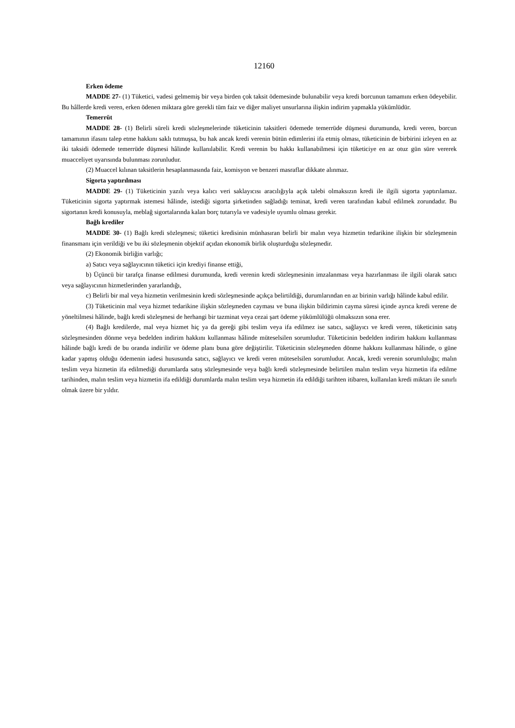12160
Erken ödeme
MADDE 27- (1) Tüketici, vadesi gelmemiş bir veya birden çok taksit ödemesinde bulunabilir veya kredi borcunun tamamını erken ödeyebilir. Bu hâllerde kredi veren, erken ödenen miktara göre gerekli tüm faiz ve diğer maliyet unsurlarına ilişkin indirim yapmakla yükümlüdür.
Temerrüt
MADDE 28- (1) Belirli süreli kredi sözleşmelerinde tüketicinin taksitleri ödemede temerrüde düşmesi durumunda, kredi veren, borcun tamamının ifasını talep etme hakkını saklı tutmuşsa, bu hak ancak kredi verenin bütün edimlerini ifa etmiş olması, tüketicinin de birbirini izleyen en az iki taksidi ödemede temerrüde düşmesi hâlinde kullanılabilir. Kredi verenin bu hakkı kullanabilmesi için tüketiciye en az otuz gün süre vererek muacceliyet uyarısında bulunması zorunludur.
(2) Muaccel kılınan taksitlerin hesaplanmasında faiz, komisyon ve benzeri masraflar dikkate alınmaz.
Sigorta yaptırılması
MADDE 29- (1) Tüketicinin yazılı veya kalıcı veri saklayıcısı aracılığıyla açık talebi olmaksızın kredi ile ilgili sigorta yaptırılamaz. Tüketicinin sigorta yaptırmak istemesi hâlinde, istediği sigorta şirketinden sağladığı teminat, kredi veren tarafından kabul edilmek zorundadır. Bu sigortanın kredi konusuyla, meblağ sigortalarında kalan borç tutarıyla ve vadesiyle uyumlu olması gerekir.
Bağlı krediler
MADDE 30- (1) Bağlı kredi sözleşmesi; tüketici kredisinin münhasıran belirli bir malın veya hizmetin tedarikine ilişkin bir sözleşmenin finansmanı için verildiği ve bu iki sözleşmenin objektif açıdan ekonomik birlik oluşturduğu sözleşmedir.
(2) Ekonomik birliğin varlığı;
a) Satıcı veya sağlayıcının tüketici için krediyi finanse ettiği,
b) Üçüncü bir tarafça finanse edilmesi durumunda, kredi verenin kredi sözleşmesinin imzalanması veya hazırlanması ile ilgili olarak satıcı veya sağlayıcının hizmetlerinden yararlandığı,
c) Belirli bir mal veya hizmetin verilmesinin kredi sözleşmesinde açıkça belirtildiği, durumlarından en az birinin varlığı hâlinde kabul edilir.
(3) Tüketicinin mal veya hizmet tedarikine ilişkin sözleşmeden cayması ve buna ilişkin bildirimin cayma süresi içinde ayrıca kredi verene de yöneltilmesi hâlinde, bağlı kredi sözleşmesi de herhangi bir tazminat veya cezai şart ödeme yükümlülüğü olmaksızın sona erer.
(4) Bağlı kredilerde, mal veya hizmet hiç ya da gereği gibi teslim veya ifa edilmez ise satıcı, sağlayıcı ve kredi veren, tüketicinin satış sözleşmesinden dönme veya bedelden indirim hakkını kullanması hâlinde müteselsilen sorumludur. Tüketicinin bedelden indirim hakkını kullanması hâlinde bağlı kredi de bu oranda indirilir ve ödeme planı buna göre değiştirilir. Tüketicinin sözleşmeden dönme hakkını kullanması hâlinde, o güne kadar yapmış olduğu ödemenin iadesi hususunda satıcı, sağlayıcı ve kredi veren müteselsilen sorumludur. Ancak, kredi verenin sorumluluğu; malın teslim veya hizmetin ifa edilmediği durumlarda satış sözleşmesinde veya bağlı kredi sözleşmesinde belirtilen malın teslim veya hizmetin ifa edilme tarihinden, malın teslim veya hizmetin ifa edildiği durumlarda malın teslim veya hizmetin ifa edildiği tarihten itibaren, kullanılan kredi miktarı ile sınırlı olmak üzere bir yıldır.